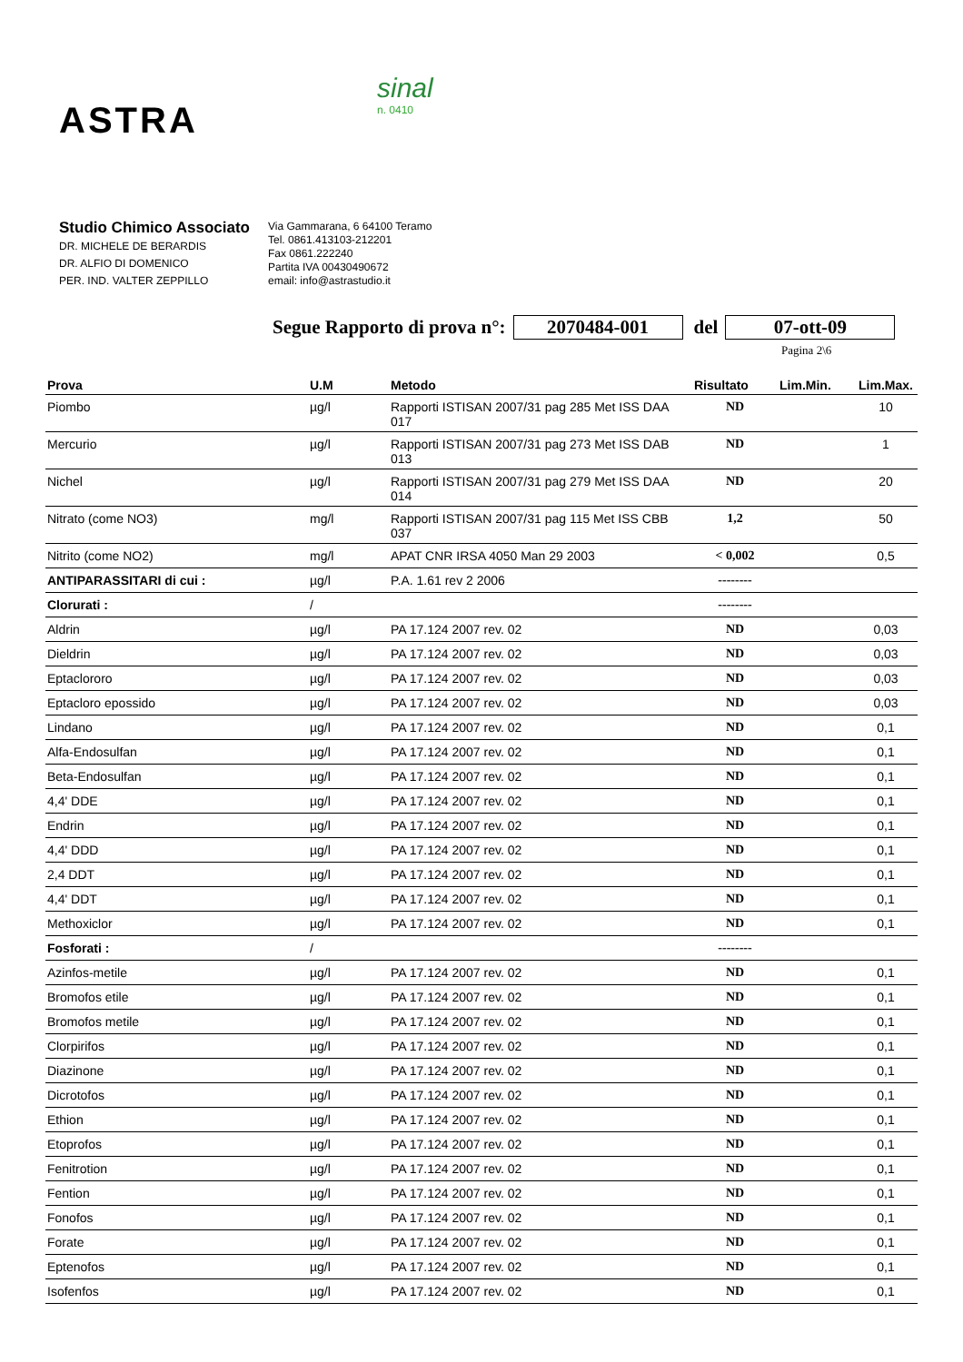ASTRA
sinal
n. 0410
Studio Chimico Associato
DR. MICHELE DE BERARDIS
DR. ALFIO DI DOMENICO
PER. IND. VALTER ZEPPILLO
Via Gammarana, 6 64100 Teramo
Tel. 0861.413103-212201
Fax 0861.222240
Partita IVA 00430490672
email: info@astrastudio.it
Segue Rapporto di prova n°: 2070484-001 del 07-ott-09
Pagina 2\6
| Prova | U.M | Metodo | Risultato | Lim.Min. | Lim.Max. |
| --- | --- | --- | --- | --- | --- |
| Piombo | µg/l | Rapporti ISTISAN 2007/31 pag 285 Met ISS DAA 017 | ND | | 10 |
| Mercurio | µg/l | Rapporti ISTISAN 2007/31 pag 273 Met ISS DAB 013 | ND | | 1 |
| Nichel | µg/l | Rapporti ISTISAN 2007/31 pag 279 Met ISS DAA 014 | ND | | 20 |
| Nitrato (come NO3) | mg/l | Rapporti ISTISAN 2007/31 pag 115 Met ISS CBB 037 | 1,2 | | 50 |
| Nitrito (come NO2) | mg/l | APAT CNR IRSA 4050 Man 29 2003 | < 0,002 | | 0,5 |
| ANTIPARASSITARI di cui : | µg/l | P.A. 1.61 rev 2 2006 | -------- | | |
| Clorurati : | / | | -------- | | |
| Aldrin | µg/l | PA 17.124 2007 rev. 02 | ND | | 0,03 |
| Dieldrin | µg/l | PA 17.124 2007 rev. 02 | ND | | 0,03 |
| Eptaclororo | µg/l | PA 17.124 2007 rev. 02 | ND | | 0,03 |
| Eptacloro epossido | µg/l | PA 17.124 2007 rev. 02 | ND | | 0,03 |
| Lindano | µg/l | PA 17.124 2007 rev. 02 | ND | | 0,1 |
| Alfa-Endosulfan | µg/l | PA 17.124 2007 rev. 02 | ND | | 0,1 |
| Beta-Endosulfan | µg/l | PA 17.124 2007 rev. 02 | ND | | 0,1 |
| 4,4' DDE | µg/l | PA 17.124 2007 rev. 02 | ND | | 0,1 |
| Endrin | µg/l | PA 17.124 2007 rev. 02 | ND | | 0,1 |
| 4,4' DDD | µg/l | PA 17.124 2007 rev. 02 | ND | | 0,1 |
| 2,4 DDT | µg/l | PA 17.124 2007 rev. 02 | ND | | 0,1 |
| 4,4' DDT | µg/l | PA 17.124 2007 rev. 02 | ND | | 0,1 |
| Methoxiclor | µg/l | PA 17.124 2007 rev. 02 | ND | | 0,1 |
| Fosforati : | / | | -------- | | |
| Azinfos-metile | µg/l | PA 17.124 2007 rev. 02 | ND | | 0,1 |
| Bromofos etile | µg/l | PA 17.124 2007 rev. 02 | ND | | 0,1 |
| Bromofos metile | µg/l | PA 17.124 2007 rev. 02 | ND | | 0,1 |
| Clorpirifos | µg/l | PA 17.124 2007 rev. 02 | ND | | 0,1 |
| Diazinone | µg/l | PA 17.124 2007 rev. 02 | ND | | 0,1 |
| Dicrotofos | µg/l | PA 17.124 2007 rev. 02 | ND | | 0,1 |
| Ethion | µg/l | PA 17.124 2007 rev. 02 | ND | | 0,1 |
| Etoprofos | µg/l | PA 17.124 2007 rev. 02 | ND | | 0,1 |
| Fenitrotion | µg/l | PA 17.124 2007 rev. 02 | ND | | 0,1 |
| Fention | µg/l | PA 17.124 2007 rev. 02 | ND | | 0,1 |
| Fonofos | µg/l | PA 17.124 2007 rev. 02 | ND | | 0,1 |
| Forate | µg/l | PA 17.124 2007 rev. 02 | ND | | 0,1 |
| Eptenofos | µg/l | PA 17.124 2007 rev. 02 | ND | | 0,1 |
| Isofenfos | µg/l | PA 17.124 2007 rev. 02 | ND | | 0,1 |